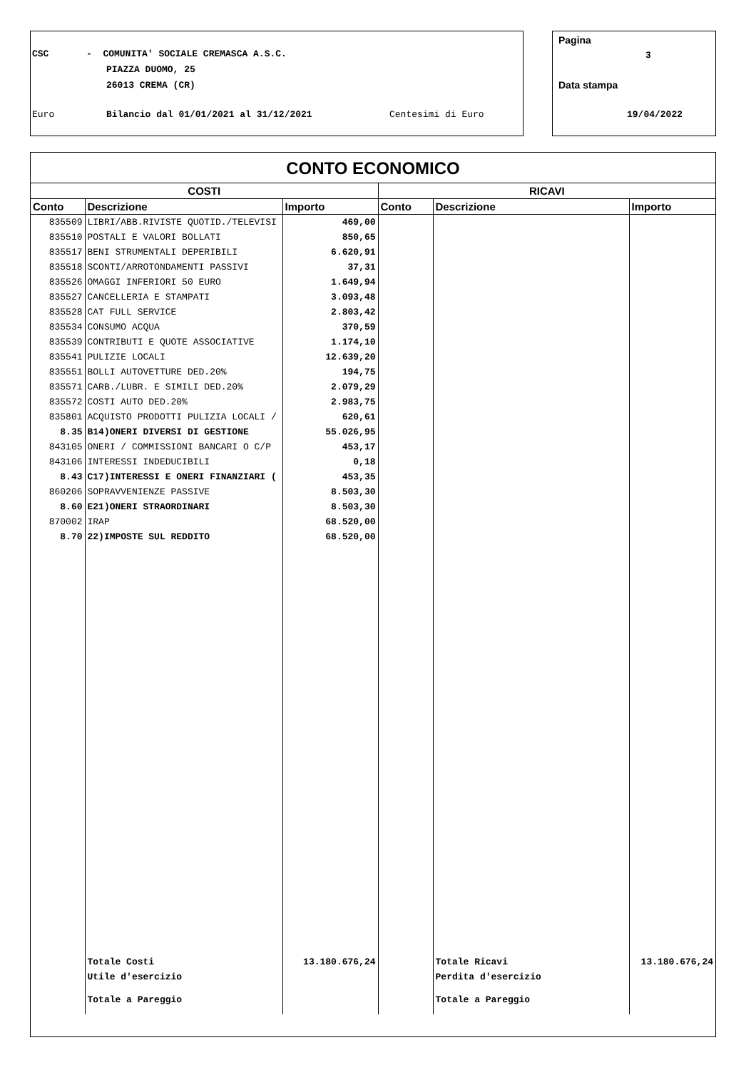CSC
- COMUNITA' SOCIALE CREMASCA A.S.C.
PIAZZA DUOMO, 25
26013 CREMA (CR)
Euro
Bilancio dal 01/01/2021 al 31/12/2021
Centesimi di Euro
Pagina
3
Data stampa
19/04/2022
CONTO ECONOMICO
| COSTI | | | RICAVI | | |
| --- | --- | --- | --- | --- | --- |
| Conto | Descrizione | Importo | Conto | Descrizione | Importo |
| 835509 | LIBRI/ABB.RIVISTE QUOTID./TELEVISI | 469,00 | | | |
| 835510 | POSTALI E VALORI BOLLATI | 850,65 | | | |
| 835517 | BENI STRUMENTALI DEPERIBILI | 6.620,91 | | | |
| 835518 | SCONTI/ARROTONDAMENTI PASSIVI | 37,31 | | | |
| 835526 | OMAGGI INFERIORI 50 EURO | 1.649,94 | | | |
| 835527 | CANCELLERIA E STAMPATI | 3.093,48 | | | |
| 835528 | CAT FULL SERVICE | 2.803,42 | | | |
| 835534 | CONSUMO ACQUA | 370,59 | | | |
| 835539 | CONTRIBUTI E QUOTE ASSOCIATIVE | 1.174,10 | | | |
| 835541 | PULIZIE LOCALI | 12.639,20 | | | |
| 835551 | BOLLI AUTOVETTURE DED.20% | 194,75 | | | |
| 835571 | CARB./LUBR. E SIMILI DED.20% | 2.079,29 | | | |
| 835572 | COSTI AUTO DED.20% | 2.983,75 | | | |
| 835801 | ACQUISTO PRODOTTI PULIZIA LOCALI / | 620,61 | | | |
| 8.35 | B14)ONERI DIVERSI DI GESTIONE | 55.026,95 | | | |
| 843105 | ONERI / COMMISSIONI BANCARI O C/P | 453,17 | | | |
| 843106 | INTERESSI INDEDUCIBILI | 0,18 | | | |
| 8.43 | C17)INTERESSI E ONERI FINANZIARI ( | 453,35 | | | |
| 860206 | SOPRAVVENIENZE PASSIVE | 8.503,30 | | | |
| 8.60 | E21)ONERI STRAORDINARI | 8.503,30 | | | |
| 870002 | IRAP | 68.520,00 | | | |
| 8.70 | 22)IMPOSTE SUL REDDITO | 68.520,00 | | | |
| | Totale Costi | 13.180.676,24 | | Totale Ricavi | 13.180.676,24 |
| | Utile d'esercizio | | | Perdita d'esercizio | |
| | Totale a Pareggio | | | Totale a Pareggio | |